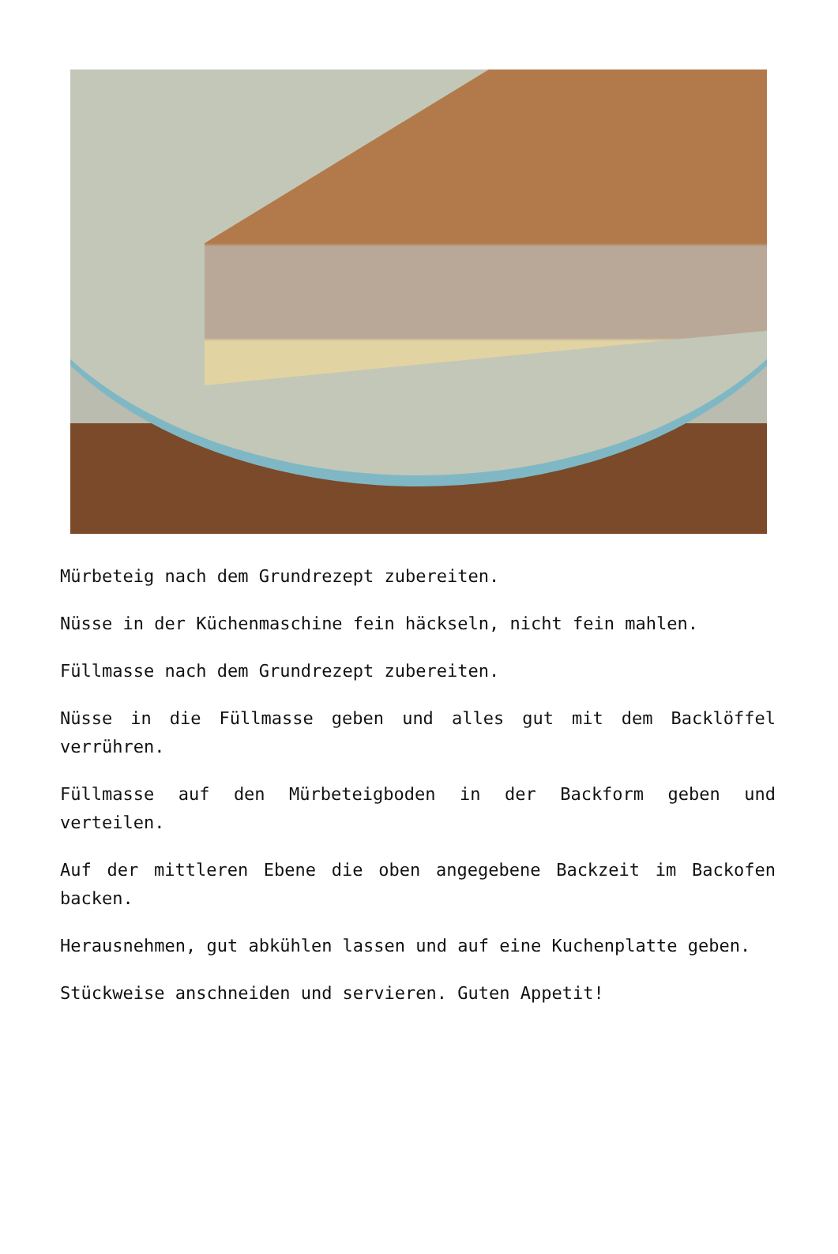Mürbeteig nach dem Grundrezept zubereiten.
Nüsse in der Küchenmaschine fein häckseln, nicht fein mahlen.
Füllmasse nach dem Grundrezept zubereiten.
Nüsse in die Füllmasse geben und alles gut mit dem Backlöffel verrühren.
Füllmasse auf den Mürbeteigboden in der Backform geben und verteilen.
Auf der mittleren Ebene die oben angegebene Backzeit im Backofen backen.
Herausnehmen, gut abkühlen lassen und auf eine Kuchenplatte geben.
Stückweise anschneiden und servieren. Guten Appetit!